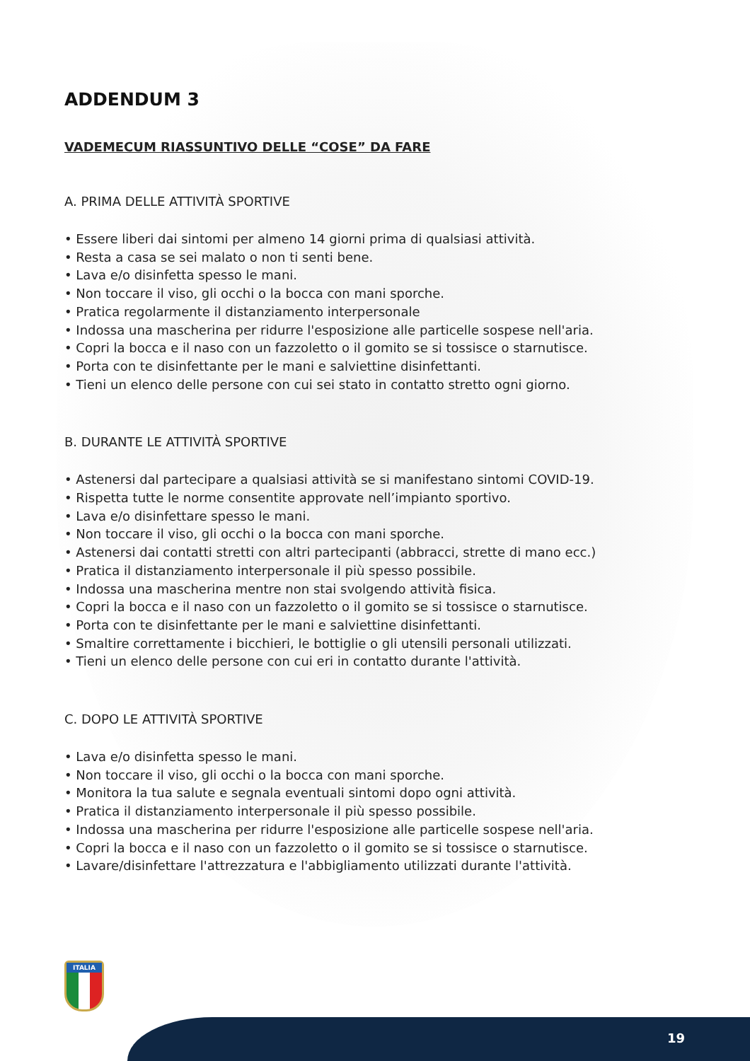ADDENDUM 3
VADEMECUM RIASSUNTIVO DELLE “COSE” DA FARE
A. PRIMA DELLE ATTIVITÀ SPORTIVE
• Essere liberi dai sintomi per almeno 14 giorni prima di qualsiasi attività.
• Resta a casa se sei malato o non ti senti bene.
• Lava e/o disinfetta spesso le mani.
• Non toccare il viso, gli occhi o la bocca con mani sporche.
• Pratica regolarmente il distanziamento interpersonale
• Indossa una mascherina per ridurre l'esposizione alle particelle sospese nell'aria.
• Copri la bocca e il naso con un fazzoletto o il gomito se si tossisce o starnutisce.
• Porta con te disinfettante per le mani e salviettine disinfettanti.
• Tieni un elenco delle persone con cui sei stato in contatto stretto ogni giorno.
B. DURANTE LE ATTIVITÀ SPORTIVE
• Astenersi dal partecipare a qualsiasi attività se si manifestano sintomi COVID-19.
• Rispetta tutte le norme consentite approvate nell’impianto sportivo.
• Lava e/o disinfettare spesso le mani.
• Non toccare il viso, gli occhi o la bocca con mani sporche.
• Astenersi dai contatti stretti con altri partecipanti (abbracci, strette di mano ecc.)
• Pratica il distanziamento interpersonale il più spesso possibile.
• Indossa una mascherina mentre non stai svolgendo attività fisica.
• Copri la bocca e il naso con un fazzoletto o il gomito se si tossisce o starnutisce.
• Porta con te disinfettante per le mani e salviettine disinfettanti.
• Smaltire correttamente i bicchieri, le bottiglie o gli utensili personali utilizzati.
• Tieni un elenco delle persone con cui eri in contatto durante l'attività.
C. DOPO LE ATTIVITÀ SPORTIVE
• Lava e/o disinfetta spesso le mani.
• Non toccare il viso, gli occhi o la bocca con mani sporche.
• Monitora la tua salute e segnala eventuali sintomi dopo ogni attività.
• Pratica il distanziamento interpersonale il più spesso possibile.
• Indossa una mascherina per ridurre l'esposizione alle particelle sospese nell'aria.
• Copri la bocca e il naso con un fazzoletto o il gomito se si tossisce o starnutisce.
• Lavare/disinfettare l'attrezzatura e l'abbigliamento utilizzati durante l'attività.
ITALIA
19